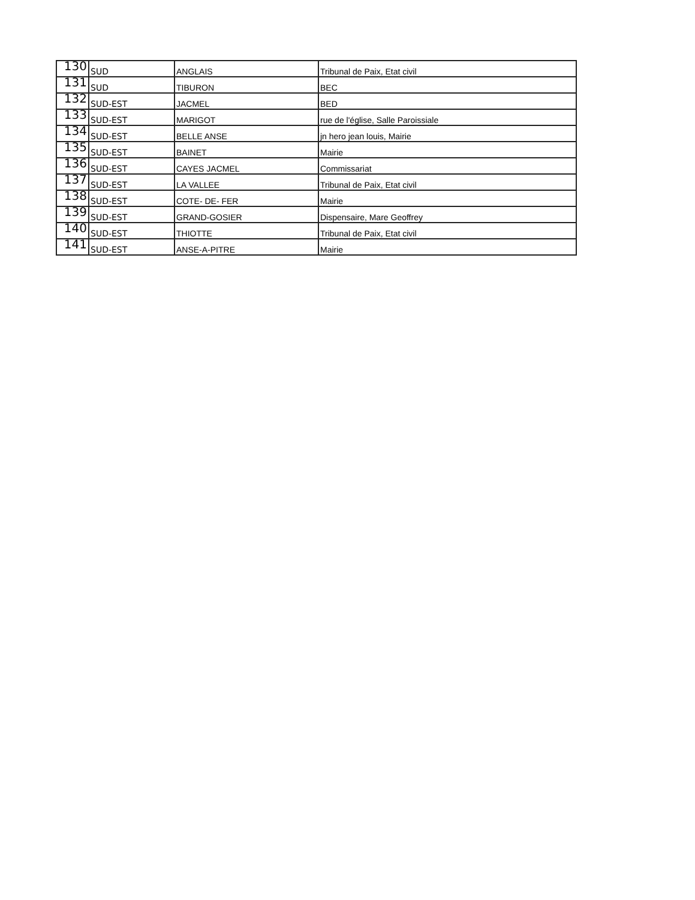| 130 | SUD | ANGLAIS | Tribunal de Paix, Etat civil |
| 131 | SUD | TIBURON | BEC |
| 132 | SUD-EST | JACMEL | BED |
| 133 | SUD-EST | MARIGOT | rue de l'église, Salle Paroissiale |
| 134 | SUD-EST | BELLE ANSE | jn hero jean louis, Mairie |
| 135 | SUD-EST | BAINET | Mairie |
| 136 | SUD-EST | CAYES JACMEL | Commissariat |
| 137 | SUD-EST | LA VALLEE | Tribunal de Paix, Etat civil |
| 138 | SUD-EST | COTE- DE- FER | Mairie |
| 139 | SUD-EST | GRAND-GOSIER | Dispensaire, Mare Geoffrey |
| 140 | SUD-EST | THIOTTE | Tribunal de Paix, Etat civil |
| 141 | SUD-EST | ANSE-A-PITRE | Mairie |